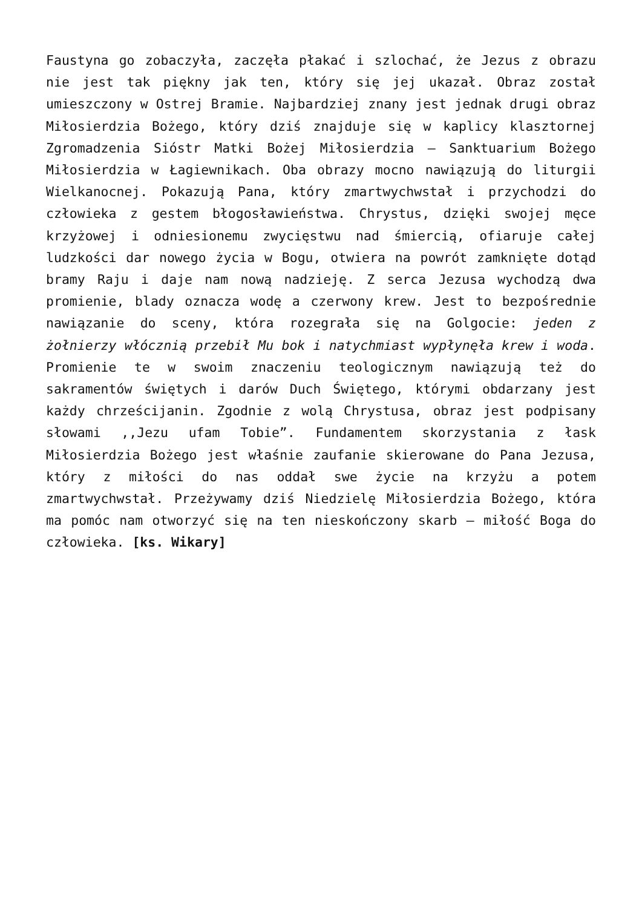Faustyna go zobaczyła, zaczęła płakać i szlochać, że Jezus z obrazu nie jest tak piękny jak ten, który się jej ukazał. Obraz został umieszczony w Ostrej Bramie. Najbardziej znany jest jednak drugi obraz Miłosierdzia Bożego, który dziś znajduje się w kaplicy klasztornej Zgromadzenia Sióstr Matki Bożej Miłosierdzia – Sanktuarium Bożego Miłosierdzia w Łagiewnikach. Oba obrazy mocno nawiązują do liturgii Wielkanocnej. Pokazują Pana, który zmartwychwstał i przychodzi do człowieka z gestem błogosławieństwa. Chrystus, dzięki swojej męce krzyżowej i odniesionemu zwycięstwu nad śmiercią, ofiaruje całej ludzkości dar nowego życia w Bogu, otwiera na powrót zamknięte dotąd bramy Raju i daje nam nową nadzieję. Z serca Jezusa wychodzą dwa promienie, blady oznacza wodę a czerwony krew. Jest to bezpośrednie nawiązanie do sceny, która rozegrała się na Golgocie: jeden z żołnierzy włócznią przebił Mu bok i natychmiast wypłynęła krew i woda. Promienie te w swoim znaczeniu teologicznym nawiązują też do sakramentów świętych i darów Duch Świętego, którymi obdarzany jest każdy chrześcijanin. Zgodnie z wolą Chrystusa, obraz jest podpisany słowami ,,Jezu ufam Tobie”. Fundamentem skorzystania z łask Miłosierdzia Bożego jest właśnie zaufanie skierowane do Pana Jezusa, który z miłości do nas oddał swe życie na krzyżu a potem zmartwychwstał. Przeżywamy dziś Niedzielę Miłosierdzia Bożego, która ma pomóc nam otworzyć się na ten nieskończony skarb – miłość Boga do człowieka. [ks. Wikary]